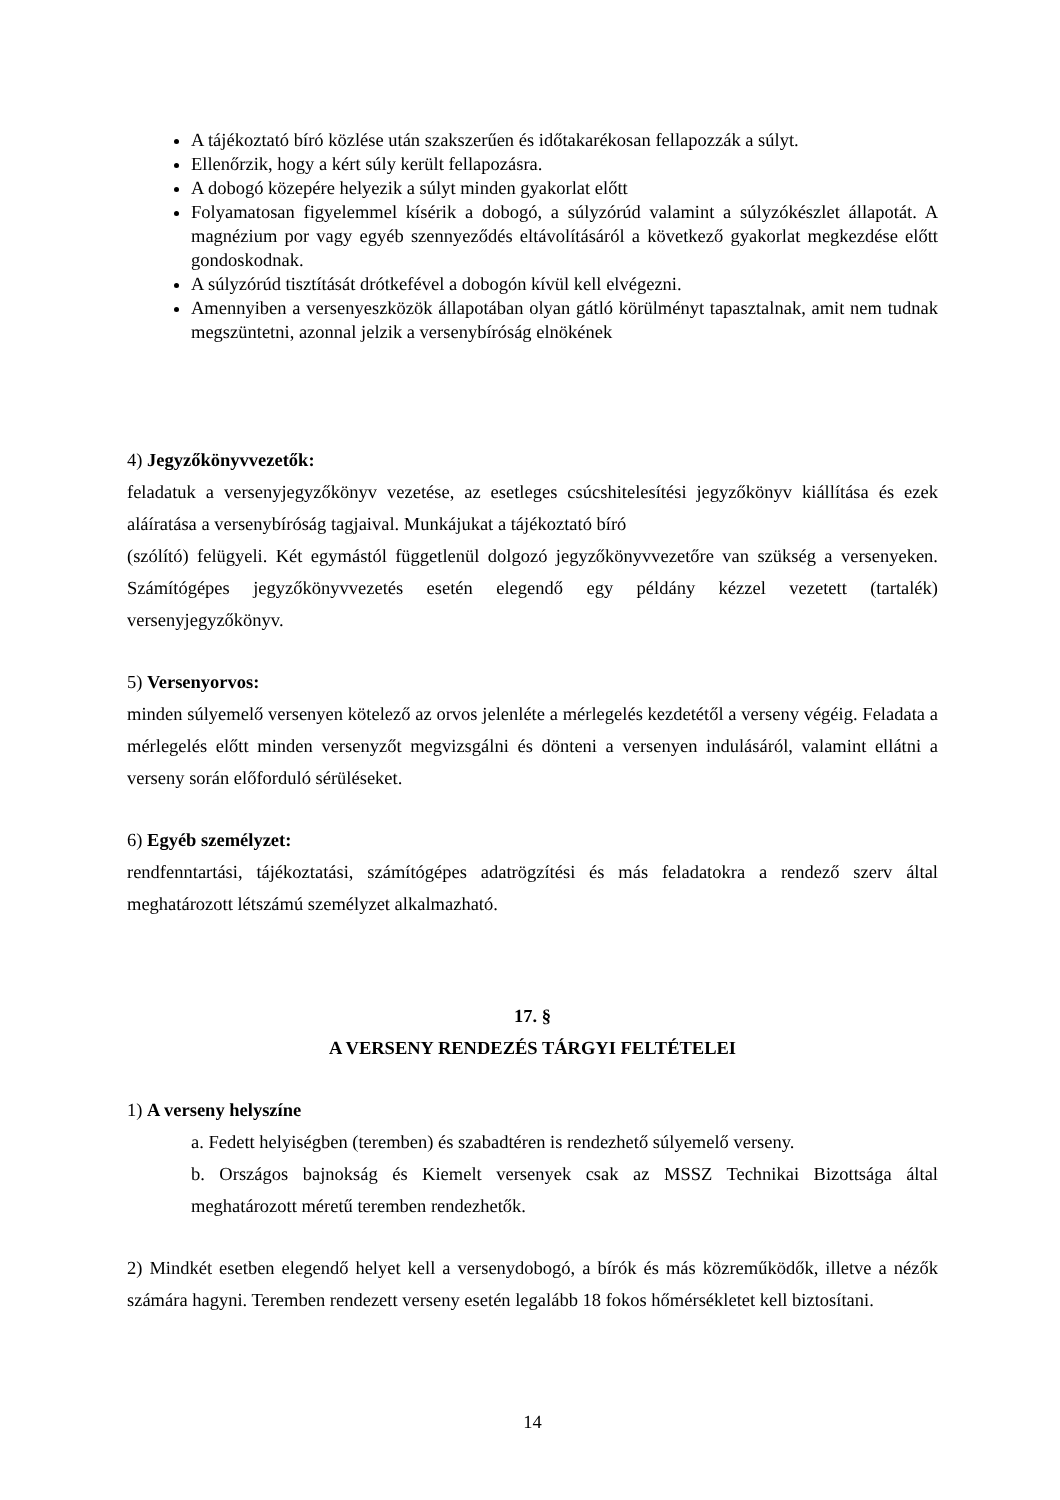A tájékoztató bíró közlése után szakszerűen és időtakarékosan fellapozzák a súlyt.
Ellenőrzik, hogy a kért súly került fellapozásra.
A dobogó közepére helyezik a súlyt minden gyakorlat előtt
Folyamatosan figyelemmel kísérik a dobogó, a súlyzórúd valamint a súlyzókészlet állapotát. A magnézium por vagy egyéb szennyeződés eltávolításáról a következő gyakorlat megkezdése előtt gondoskodnak.
A súlyzórúd tisztítását drótkefével a dobogón kívül kell elvégezni.
Amennyiben a versenyeszközök állapotában olyan gátló körülményt tapasztalnak, amit nem tudnak megszüntetni, azonnal jelzik a versenybíróság elnökének
4) Jegyzőkönyvvezetők:
feladatuk a versenyjegyzőkönyv vezetése, az esetleges csúcshitelesítési jegyzőkönyv kiállítása és ezek aláíratása a versenybíróság tagjaival. Munkájukat a tájékoztató bíró
(szólító) felügyeli. Két egymástól függetlenül dolgozó jegyzőkönyvvezetőre van szükség a versenyeken. Számítógépes jegyzőkönyvvezetés esetén elegendő egy példány kézzel vezetett (tartalék) versenyjegyzőkönyv.
5) Versenyorvos:
minden súlyemelő versenyen kötelező az orvos jelenléte a mérlegelés kezdetétől a verseny végéig. Feladata a mérlegelés előtt minden versenyzőt megvizsgálni és dönteni a versenyen indulásáról, valamint ellátni a verseny során előforduló sérüléseket.
6) Egyéb személyzet:
rendfenntartási, tájékoztatási, számítógépes adatrögzítési és más feladatokra a rendező szerv által meghatározott létszámú személyzet alkalmazható.
17. §
A VERSENY RENDEZÉS TÁRGYI FELTÉTELEI
1) A verseny helyszíne
a. Fedett helyiségben (teremben) és szabadtéren is rendezhető súlyemelő verseny.
b. Országos bajnokság és Kiemelt versenyek csak az MSSZ Technikai Bizottsága által meghatározott méretű teremben rendezhetők.
2) Mindkét esetben elegendő helyet kell a versenydobogó, a bírók és más közreműködők, illetve a nézők számára hagyni. Teremben rendezett verseny esetén legalább 18 fokos hőmérsékletet kell biztosítani.
14